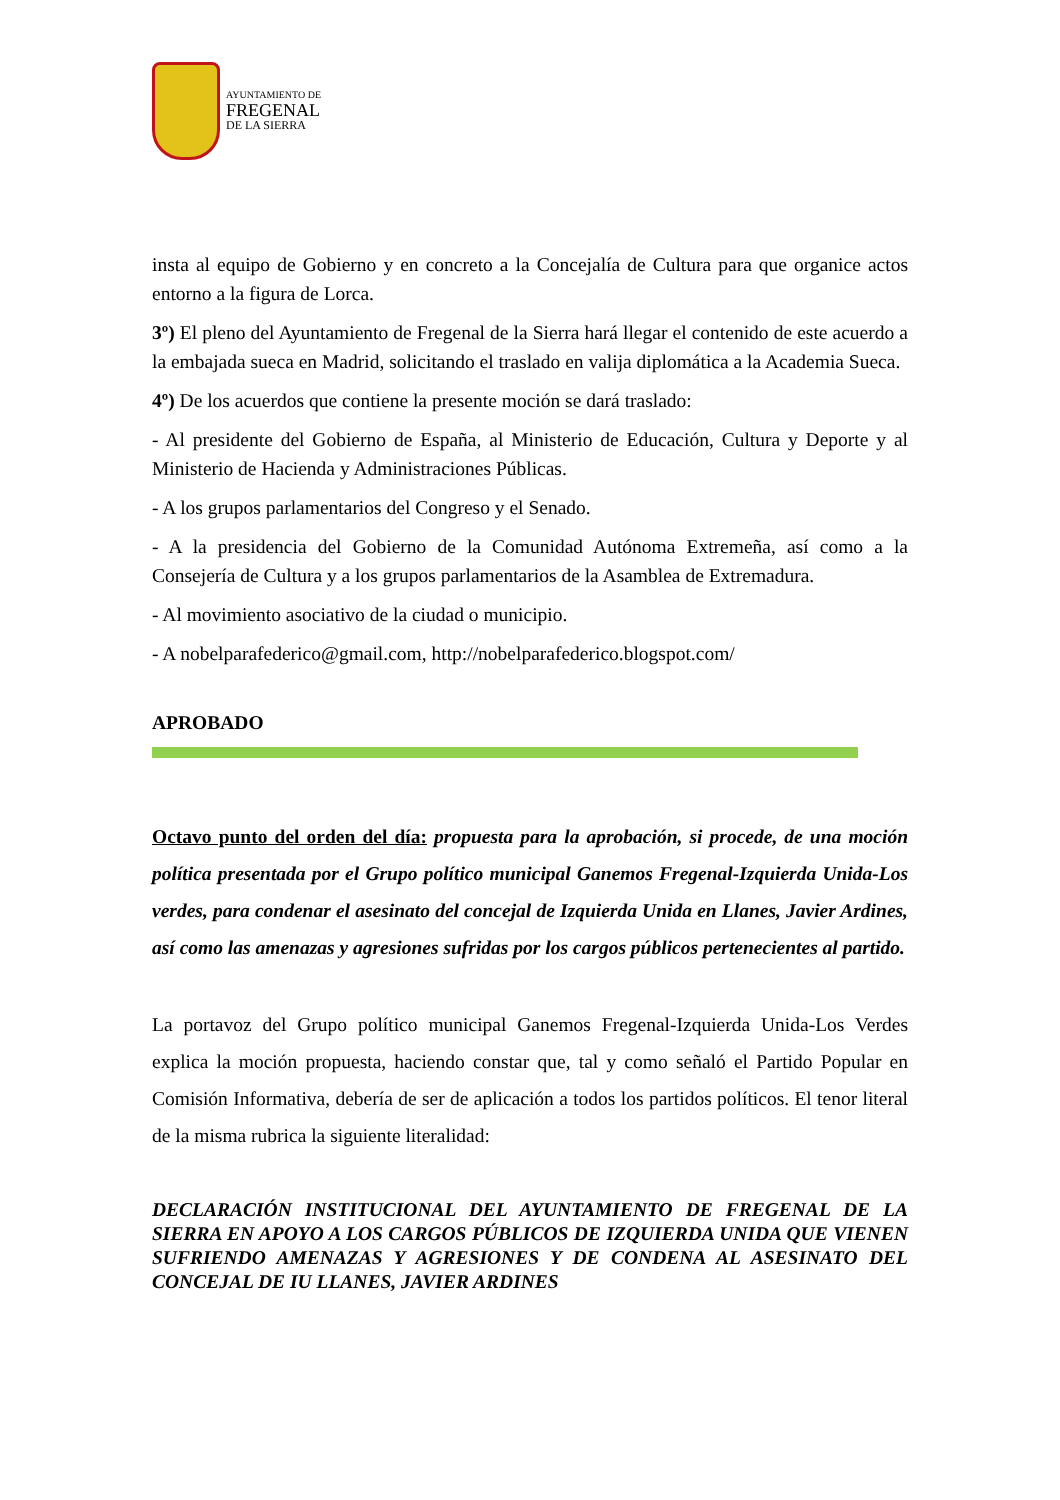AYUNTAMIENTO DE
FREGENAL
DE LA SIERRA
insta al equipo de Gobierno y en concreto a la Concejalía de Cultura para que organice actos entorno a la figura de Lorca.
3º) El pleno del Ayuntamiento de Fregenal de la Sierra hará llegar el contenido de este acuerdo a la embajada sueca en Madrid, solicitando el traslado en valija diplomática a la Academia Sueca.
4º) De los acuerdos que contiene la presente moción se dará traslado:
- Al presidente del Gobierno de España, al Ministerio de Educación, Cultura y Deporte y al Ministerio de Hacienda y Administraciones Públicas.
- A los grupos parlamentarios del Congreso y el Senado.
- A la presidencia del Gobierno de la Comunidad Autónoma Extremeña, así como a la Consejería de Cultura y a los grupos parlamentarios de la Asamblea de Extremadura.
- Al movimiento asociativo de la ciudad o municipio.
- A nobelparafederico@gmail.com, http://nobelparafederico.blogspot.com/
APROBADO
Octavo punto del orden del día: propuesta para la aprobación, si procede, de una moción política presentada por el Grupo político municipal Ganemos Fregenal-Izquierda Unida-Los verdes, para condenar el asesinato del concejal de Izquierda Unida en Llanes, Javier Ardines, así como las amenazas y agresiones sufridas por los cargos públicos pertenecientes al partido.
La portavoz del Grupo político municipal Ganemos Fregenal-Izquierda Unida-Los Verdes explica la moción propuesta, haciendo constar que, tal y como señaló el Partido Popular en Comisión Informativa, debería de ser de aplicación a todos los partidos políticos. El tenor literal de la misma rubrica la siguiente literalidad:
DECLARACIÓN INSTITUCIONAL DEL AYUNTAMIENTO DE FREGENAL DE LA SIERRA EN APOYO A LOS CARGOS PÚBLICOS DE IZQUIERDA UNIDA QUE VIENEN SUFRIENDO AMENAZAS Y AGRESIONES Y DE CONDENA AL ASESINATO DEL CONCEJAL DE IU LLANES, JAVIER ARDINES